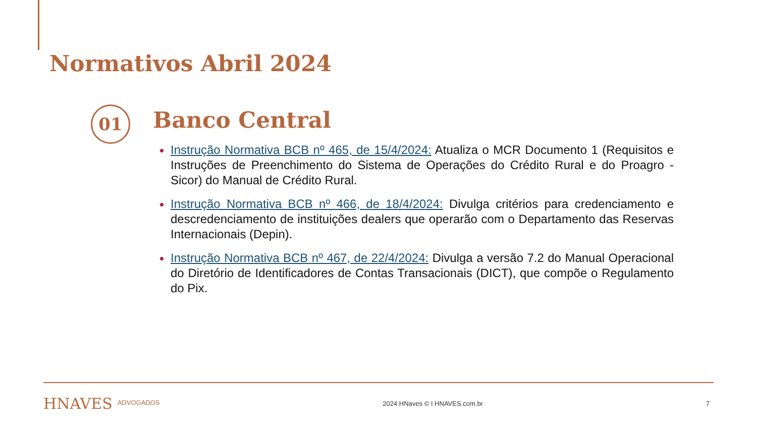Normativos Abril 2024
01 Banco Central
Instrução Normativa BCB nº 465, de 15/4/2024: Atualiza o MCR Documento 1 (Requisitos e Instruções de Preenchimento do Sistema de Operações do Crédito Rural e do Proagro - Sicor) do Manual de Crédito Rural.
Instrução Normativa BCB nº 466, de 18/4/2024: Divulga critérios para credenciamento e descredenciamento de instituições dealers que operarão com o Departamento das Reservas Internacionais (Depin).
Instrução Normativa BCB nº 467, de 22/4/2024: Divulga a versão 7.2 do Manual Operacional do Diretório de Identificadores de Contas Transacionais (DICT), que compõe o Regulamento do Pix.
HNAVES ADVOGADOS 2024 HNaves © I HNAVES.com.br 7